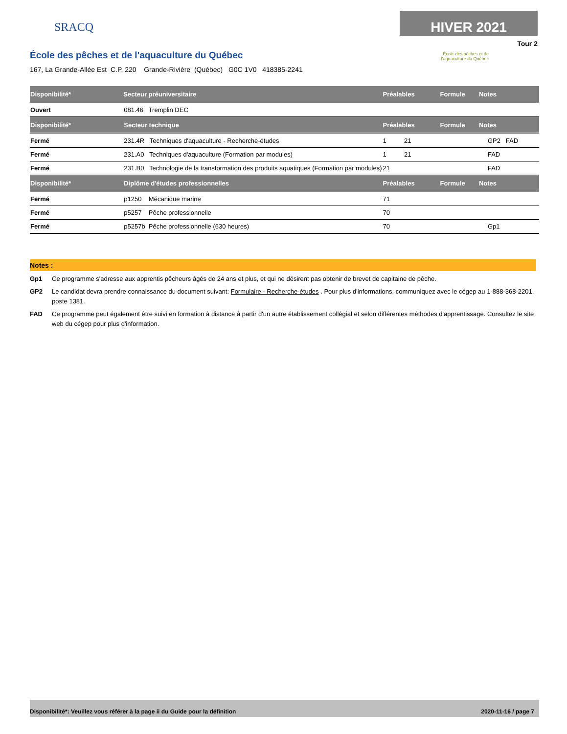SRACQ
École des pêches et de l'aquaculture du Québec
167, La Grande-Allée Est C.P. 220 Grande-Rivière (Québec) G0C 1V0 418385-2241
HIVER 2021
Tour 2
École des pêches et de
l'aquaculture du Québec
| Disponibilité* | Secteur préuniversitaire | Préalables | Formule | Notes |
| --- | --- | --- | --- | --- |
| Ouvert | 081.46 Tremplin DEC | | | |
| Disponibilité* | Secteur technique | Préalables | Formule | Notes |
| Fermé | 231.4R Techniques d'aquaculture - Recherche-études | 1 21 | | GP2 FAD |
| Fermé | 231.A0 Techniques d'aquaculture (Formation par modules) | 1 21 | | FAD |
| Fermé | 231.B0 Technologie de la transformation des produits aquatiques (Formation par modules) | 21 | | FAD |
| Disponibilité* | Diplôme d'études professionnelles | Préalables | Formule | Notes |
| Fermé | p1250 Mécanique marine | 71 | | |
| Fermé | p5257 Pêche professionnelle | 70 | | |
| Fermé | p5257b Pêche professionnelle (630 heures) | 70 | | Gp1 |
Notes :
Gp1 Ce programme s'adresse aux apprentis pêcheurs âgés de 24 ans et plus, et qui ne désirent pas obtenir de brevet de capitaine de pêche.
GP2 Le candidat devra prendre connaissance du document suivant: Formulaire - Recherche-études . Pour plus d'informations, communiquez avec le cégep au 1-888-368-2201, poste 1381.
FAD Ce programme peut également être suivi en formation à distance à partir d'un autre établissement collégial et selon différentes méthodes d'apprentissage. Consultez le site web du cégep pour plus d'information.
Disponibilité*: Veuillez vous référer à la page ii du Guide pour la définition 2020-11-16 / page 7